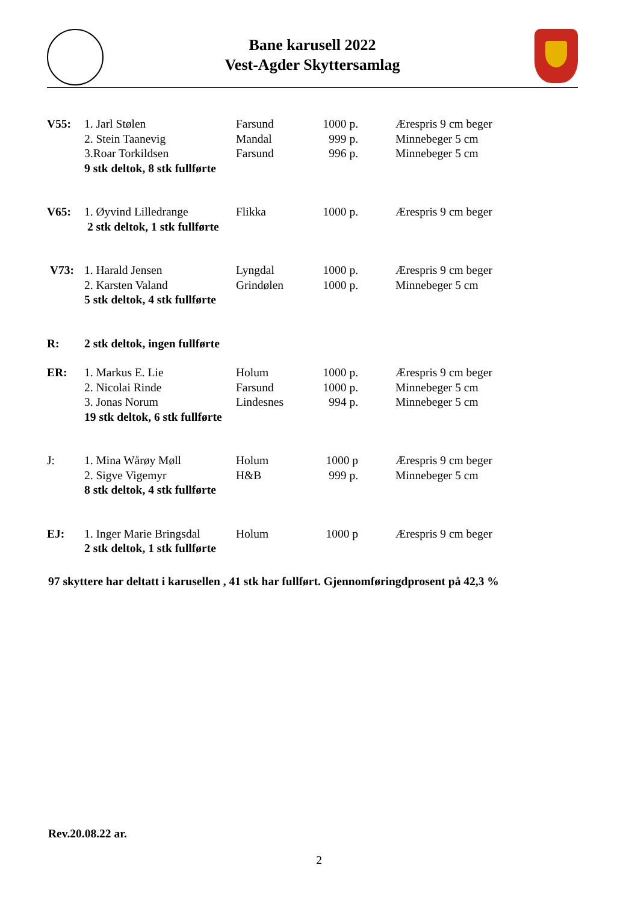Bane karusell 2022
Vest-Agder Skyttersamlag
| V55: | 1. Jarl Stølen | Farsund | | 1000 p. | Ærespris 9 cm beger |
| | 2. Stein Taanevig | Mandal | | 999 p. | Minnebeger 5 cm |
| | 3.Roar Torkildsen | Farsund | | 996 p. | Minnebeger 5 cm |
| | 9 stk deltok, 8 stk fullførte | | | | |
| V65: | 1. Øyvind Lilledrange | Flikka | | 1000 p. | Ærespris 9 cm beger |
| | 2 stk deltok, 1 stk fullførte | | | | |
| V73: | 1. Harald Jensen | | Lyngdal | 1000 p. | Ærespris 9 cm beger |
| | 2. Karsten Valand | | Grindølen | 1000 p. | Minnebeger 5 cm |
| | 5 stk deltok, 4 stk fullførte | | | | |
| R: | 2 stk deltok, ingen fullførte | | | | |
| ER: | 1. Markus E. Lie | | Holum | 1000 p. | Ærespris 9 cm beger |
| | 2. Nicolai Rinde | | Farsund | 1000 p. | Minnebeger 5 cm |
| | 3. Jonas Norum | | Lindesnes | 994 p. | Minnebeger 5 cm |
| | 19 stk deltok, 6 stk fullførte | | | | |
| J: | 1. Mina Wårøy Møll | | Holum | 1000 p | Ærespris 9 cm beger |
| | 2. Sigve Vigemyr | | H&B | 999 p. | Minnebeger 5 cm |
| | 8 stk deltok, 4 stk fullførte | | | | |
| EJ: | 1. Inger Marie Bringsdal | | Holum | 1000 p | Ærespris 9 cm beger |
| | 2 stk deltok, 1 stk fullførte | | | | |
97 skyttere har deltatt i karusellen , 41 stk har fullført. Gjennomføringdprosent på 42,3 %
Rev.20.08.22 ar.
2